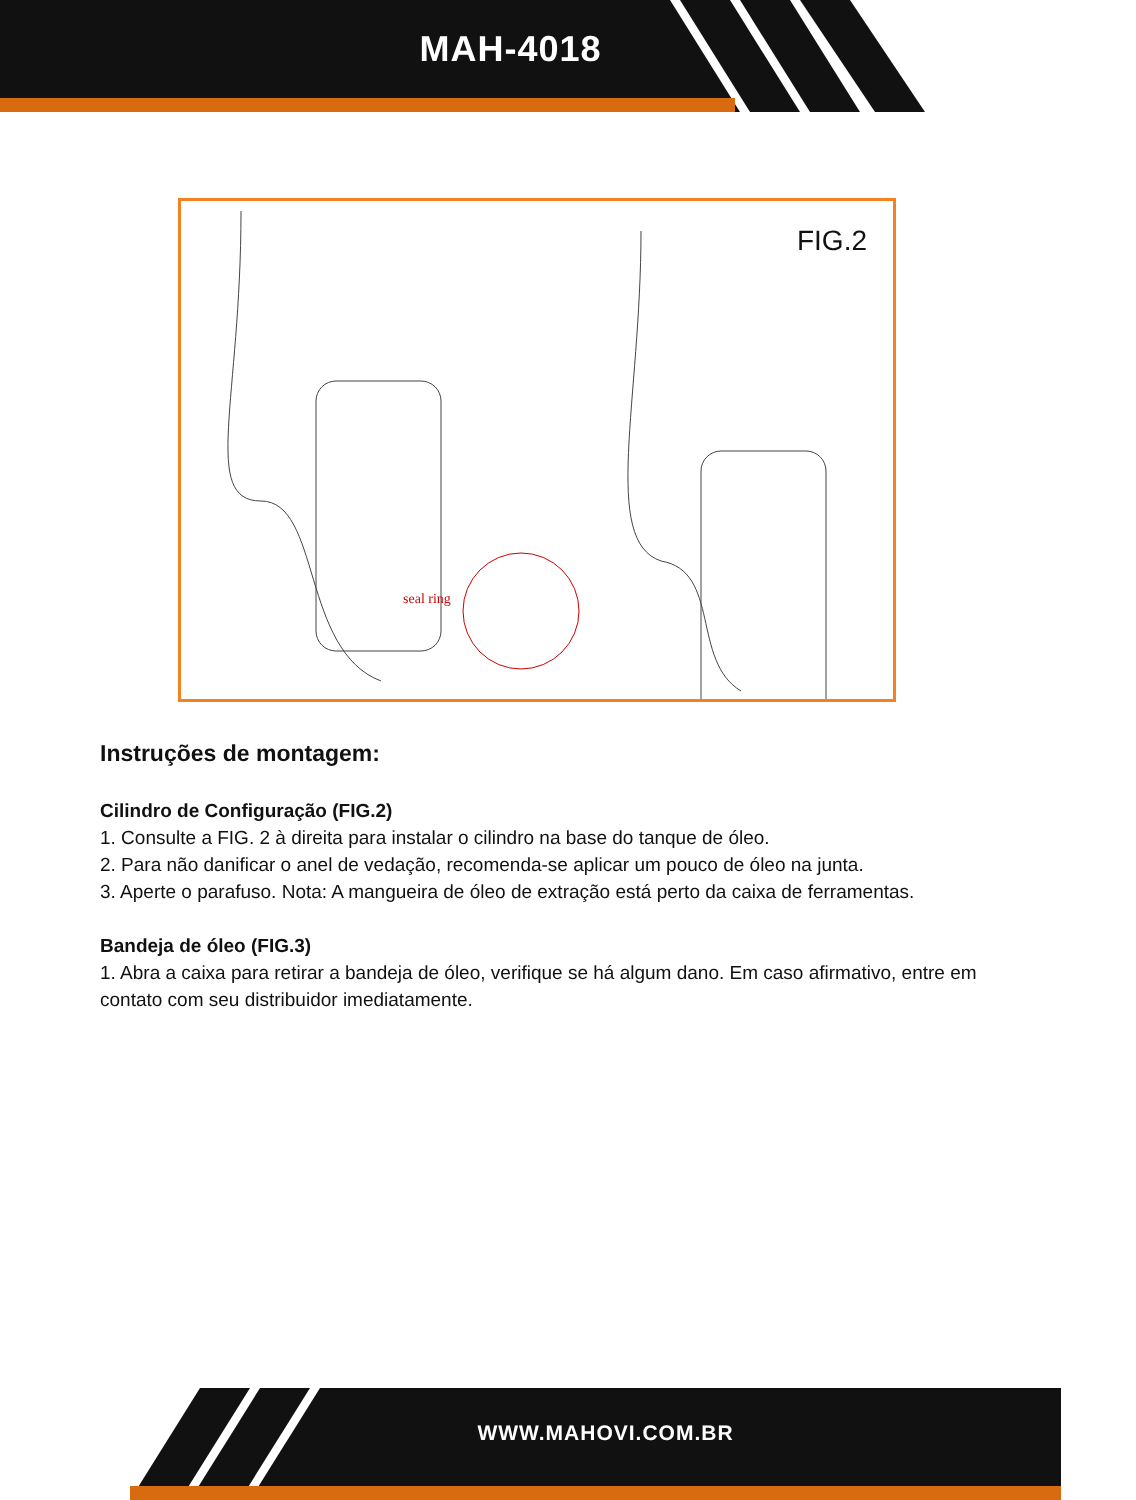MAH-4018
FIG.2
seal ring
Instruções de montagem:
Cilindro de Configuração (FIG.2)
1. Consulte a FIG. 2 à direita para instalar o cilindro na base do tanque de óleo.
2. Para não danificar o anel de vedação, recomenda-se aplicar um pouco de óleo na junta.
3. Aperte o parafuso. Nota: A mangueira de óleo de extração está perto da caixa de ferramentas.
Bandeja de óleo (FIG.3)
1. Abra a caixa para retirar a bandeja de óleo, verifique se há algum dano. Em caso afirmativo, entre em contato com seu distribuidor imediatamente.
WWW.MAHOVI.COM.BR